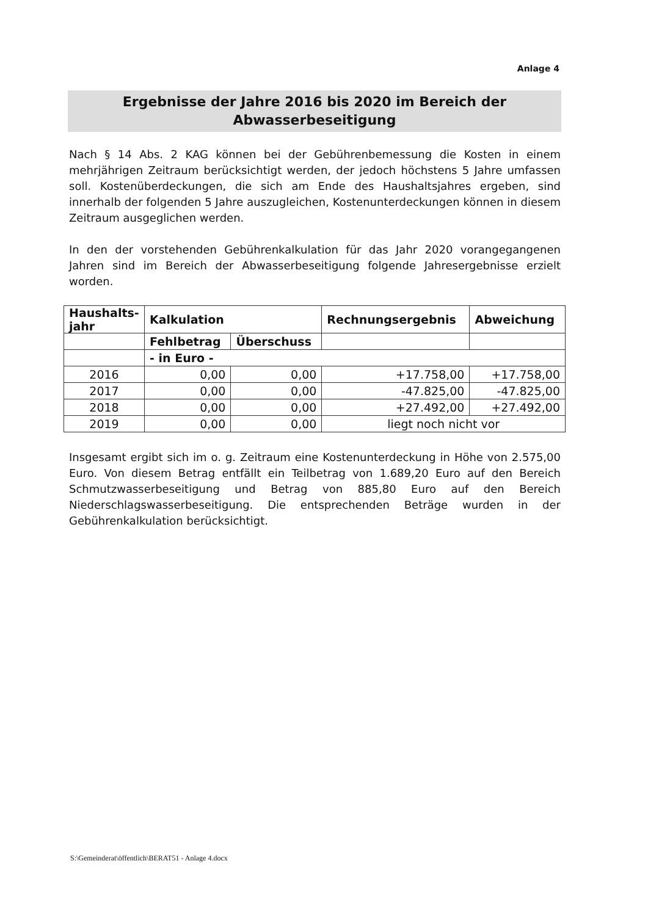Anlage 4
Ergebnisse der Jahre 2016 bis 2020 im Bereich der
Abwasserbeseitigung
Nach § 14 Abs. 2 KAG können bei der Gebührenbemessung die Kosten in einem mehrjährigen Zeitraum berücksichtigt werden, der jedoch höchstens 5 Jahre umfassen soll. Kostenüberdeckungen, die sich am Ende des Haushaltsjahres ergeben, sind innerhalb der folgenden 5 Jahre auszugleichen, Kostenunterdeckungen können in diesem Zeitraum ausgeglichen werden.
In den der vorstehenden Gebührenkalkulation für das Jahr 2020 vorangegangenen Jahren sind im Bereich der Abwasserbeseitigung folgende Jahresergebnisse erzielt worden.
| Haushalts- jahr | Kalkulation | | Rechnungsergebnis | Abweichung |
| --- | --- | --- | --- | --- |
| | Fehlbetrag | Überschuss | | |
| | - in Euro - | | | |
| 2016 | 0,00 | 0,00 | +17.758,00 | +17.758,00 |
| 2017 | 0,00 | 0,00 | -47.825,00 | -47.825,00 |
| 2018 | 0,00 | 0,00 | +27.492,00 | +27.492,00 |
| 2019 | 0,00 | 0,00 | liegt noch nicht vor | |
Insgesamt ergibt sich im o. g. Zeitraum eine Kostenunterdeckung in Höhe von 2.575,00 Euro. Von diesem Betrag entfällt ein Teilbetrag von 1.689,20 Euro auf den Bereich Schmutzwasserbeseitigung und Betrag von 885,80 Euro auf den Bereich Niederschlagswasserbeseitigung. Die entsprechenden Beträge wurden in der Gebührenkalkulation berücksichtigt.
S:\Gemeinderat\öffentlich\BERAT51 - Anlage 4.docx